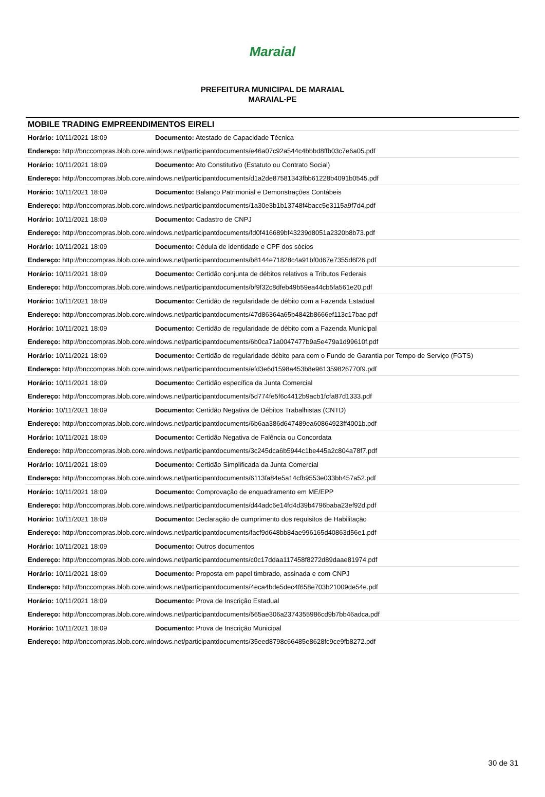Maraial
PREFEITURA MUNICIPAL DE MARAIAL
MARAIAL-PE
MOBILE TRADING EMPREENDIMENTOS EIRELI
| Horário: 10/11/2021 18:09 | Documento: Atestado de Capacidade Técnica |
| Endereço: http://bnccompras.blob.core.windows.net/participantdocuments/e46a07c92a544c4bbbd8ffb03c7e6a05.pdf | |
| Horário: 10/11/2021 18:09 | Documento: Ato Constitutivo (Estatuto ou Contrato Social) |
| Endereço: http://bnccompras.blob.core.windows.net/participantdocuments/d1a2de87581343fbb61228b4091b0545.pdf | |
| Horário: 10/11/2021 18:09 | Documento: Balanço Patrimonial e Demonstrações Contábeis |
| Endereço: http://bnccompras.blob.core.windows.net/participantdocuments/1a30e3b1b13748f4bacc5e3115a9f7d4.pdf | |
| Horário: 10/11/2021 18:09 | Documento: Cadastro de CNPJ |
| Endereço: http://bnccompras.blob.core.windows.net/participantdocuments/fd0f416689bf43239d8051a2320b8b73.pdf | |
| Horário: 10/11/2021 18:09 | Documento: Cédula de identidade e CPF dos sócios |
| Endereço: http://bnccompras.blob.core.windows.net/participantdocuments/b8144e71828c4a91bf0d67e7355d6f26.pdf | |
| Horário: 10/11/2021 18:09 | Documento: Certidão conjunta de débitos relativos a Tributos Federais |
| Endereço: http://bnccompras.blob.core.windows.net/participantdocuments/bf9f32c8dfeb49b59ea44cb5fa561e20.pdf | |
| Horário: 10/11/2021 18:09 | Documento: Certidão de regularidade de débito com a Fazenda Estadual |
| Endereço: http://bnccompras.blob.core.windows.net/participantdocuments/47d86364a65b4842b8666ef113c17bac.pdf | |
| Horário: 10/11/2021 18:09 | Documento: Certidão de regularidade de débito com a Fazenda Municipal |
| Endereço: http://bnccompras.blob.core.windows.net/participantdocuments/6b0ca71a0047477b9a5e479a1d99610f.pdf | |
| Horário: 10/11/2021 18:09 | Documento: Certidão de regularidade débito para com o Fundo de Garantia por Tempo de Serviço (FGTS) |
| Endereço: http://bnccompras.blob.core.windows.net/participantdocuments/efd3e6d1598a453b8e961359826770f9.pdf | |
| Horário: 10/11/2021 18:09 | Documento: Certidão específica da Junta Comercial |
| Endereço: http://bnccompras.blob.core.windows.net/participantdocuments/5d774fe5f6c4412b9acb1fcfa87d1333.pdf | |
| Horário: 10/11/2021 18:09 | Documento: Certidão Negativa de Débitos Trabalhistas (CNTD) |
| Endereço: http://bnccompras.blob.core.windows.net/participantdocuments/6b6aa386d647489ea60864923ff4001b.pdf | |
| Horário: 10/11/2021 18:09 | Documento: Certidão Negativa de Falência ou Concordata |
| Endereço: http://bnccompras.blob.core.windows.net/participantdocuments/3c245dca6b5944c1be445a2c804a78f7.pdf | |
| Horário: 10/11/2021 18:09 | Documento: Certidão Simplificada da Junta Comercial |
| Endereço: http://bnccompras.blob.core.windows.net/participantdocuments/6113fa84e5a14cfb9553e033bb457a52.pdf | |
| Horário: 10/11/2021 18:09 | Documento: Comprovação de enquadramento em ME/EPP |
| Endereço: http://bnccompras.blob.core.windows.net/participantdocuments/d44adc6e14fd4d39b4796baba23ef92d.pdf | |
| Horário: 10/11/2021 18:09 | Documento: Declaração de cumprimento dos requisitos de Habilitação |
| Endereço: http://bnccompras.blob.core.windows.net/participantdocuments/facf9d648bb84ae996165d40863d56e1.pdf | |
| Horário: 10/11/2021 18:09 | Documento: Outros documentos |
| Endereço: http://bnccompras.blob.core.windows.net/participantdocuments/c0c17ddaa117458f8272d89daae81974.pdf | |
| Horário: 10/11/2021 18:09 | Documento: Proposta em papel timbrado, assinada e com CNPJ |
| Endereço: http://bnccompras.blob.core.windows.net/participantdocuments/4eca4bde5dec4f658e703b21009de54e.pdf | |
| Horário: 10/11/2021 18:09 | Documento: Prova de Inscrição Estadual |
| Endereço: http://bnccompras.blob.core.windows.net/participantdocuments/565ae306a2374355986cd9b7bb46adca.pdf | |
| Horário: 10/11/2021 18:09 | Documento: Prova de Inscrição Municipal |
| Endereço: http://bnccompras.blob.core.windows.net/participantdocuments/35eed8798c66485e8628fc9ce9fb8272.pdf | |
30 de 31